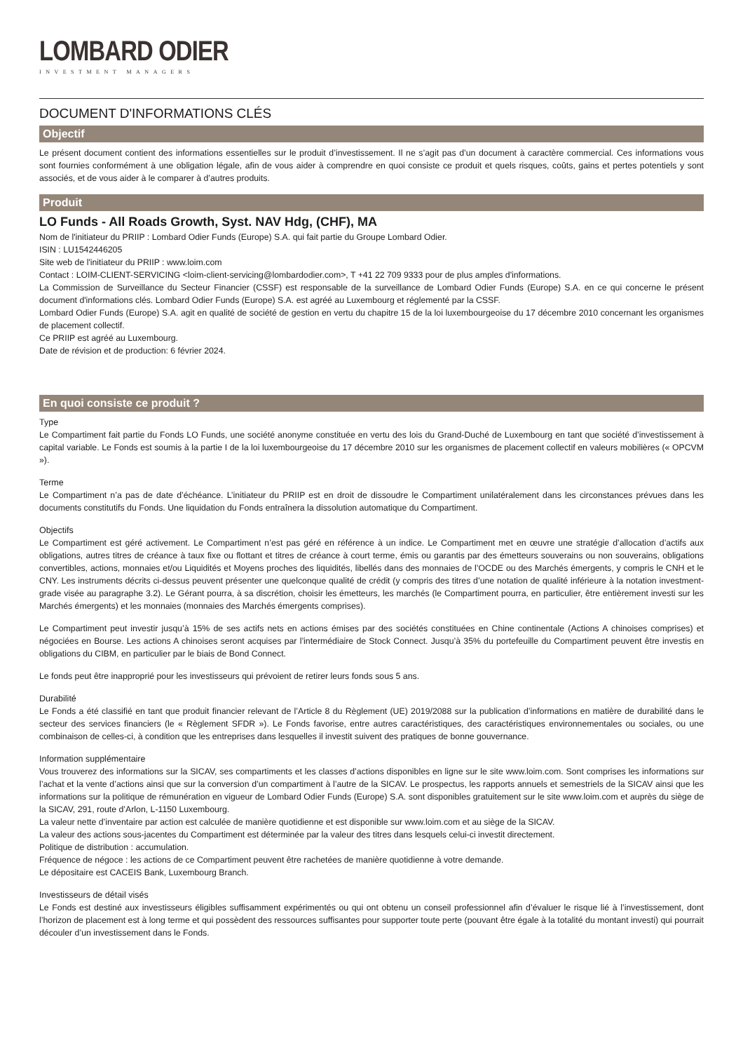LOMBARD ODIER
INVESTMENT MANAGERS
DOCUMENT D'INFORMATIONS CLÉS
Objectif
Le présent document contient des informations essentielles sur le produit d’investissement. Il ne s’agit pas d’un document à caractère commercial. Ces informations vous sont fournies conformément à une obligation légale, afin de vous aider à comprendre en quoi consiste ce produit et quels risques, coûts, gains et pertes potentiels y sont associés, et de vous aider à le comparer à d’autres produits.
Produit
LO Funds - All Roads Growth, Syst. NAV Hdg, (CHF), MA
Nom de l'initiateur du PRIIP : Lombard Odier Funds (Europe) S.A. qui fait partie du Groupe Lombard Odier.
ISIN : LU1542446205
Site web de l'initiateur du PRIIP : www.loim.com
Contact : LOIM-CLIENT-SERVICING <loim-client-servicing@lombardodier.com>, T +41 22 709 9333 pour de plus amples d'informations.
La Commission de Surveillance du Secteur Financier (CSSF) est responsable de la surveillance de Lombard Odier Funds (Europe) S.A. en ce qui concerne le présent document d'informations clés. Lombard Odier Funds (Europe) S.A. est agréé au Luxembourg et réglementé par la CSSF.
Lombard Odier Funds (Europe) S.A. agit en qualité de société de gestion en vertu du chapitre 15 de la loi luxembourgeoise du 17 décembre 2010 concernant les organismes de placement collectif.
Ce PRIIP est agréé au Luxembourg.
Date de révision et de production: 6 février 2024.
En quoi consiste ce produit ?
Type
Le Compartiment fait partie du Fonds LO Funds, une société anonyme constituée en vertu des lois du Grand-Duché de Luxembourg en tant que société d’investissement à capital variable. Le Fonds est soumis à la partie I de la loi luxembourgeoise du 17 décembre 2010 sur les organismes de placement collectif en valeurs mobilières (« OPCVM »).
Terme
Le Compartiment n’a pas de date d’échéance. L’initiateur du PRIIP est en droit de dissoudre le Compartiment unilatéralement dans les circonstances prévues dans les documents constitutifs du Fonds. Une liquidation du Fonds entraînera la dissolution automatique du Compartiment.
Objectifs
Le Compartiment est géré activement. Le Compartiment n’est pas géré en référence à un indice. Le Compartiment met en œuvre une stratégie d’allocation d’actifs aux obligations, autres titres de créance à taux fixe ou flottant et titres de créance à court terme, émis ou garantis par des émetteurs souverains ou non souverains, obligations convertibles, actions, monnaies et/ou Liquidités et Moyens proches des liquidités, libellés dans des monnaies de l’OCDE ou des Marchés émergents, y compris le CNH et le CNY. Les instruments décrits ci-dessus peuvent présenter une quelconque qualité de crédit (y compris des titres d’une notation de qualité inférieure à la notation investment-grade visée au paragraphe 3.2). Le Gérant pourra, à sa discrétion, choisir les émetteurs, les marchés (le Compartiment pourra, en particulier, être entièrement investi sur les Marchés émergents) et les monnaies (monnaies des Marchés émergents comprises).
Le Compartiment peut investir jusqu’à 15% de ses actifs nets en actions émises par des sociétés constituées en Chine continentale (Actions A chinoises comprises) et négociées en Bourse. Les actions A chinoises seront acquises par l’intermédiaire de Stock Connect. Jusqu’à 35% du portefeuille du Compartiment peuvent être investis en obligations du CIBM, en particulier par le biais de Bond Connect.
Le fonds peut être inapproprié pour les investisseurs qui prévoient de retirer leurs fonds sous 5 ans.
Durabilité
Le Fonds a été classifié en tant que produit financier relevant de l’Article 8 du Règlement (UE) 2019/2088 sur la publication d’informations en matière de durabilité dans le secteur des services financiers (le « Règlement SFDR »). Le Fonds favorise, entre autres caractéristiques, des caractéristiques environnementales ou sociales, ou une combinaison de celles-ci, à condition que les entreprises dans lesquelles il investit suivent des pratiques de bonne gouvernance.
Information supplémentaire
Vous trouverez des informations sur la SICAV, ses compartiments et les classes d’actions disponibles en ligne sur le site www.loim.com. Sont comprises les informations sur l’achat et la vente d’actions ainsi que sur la conversion d’un compartiment à l’autre de la SICAV. Le prospectus, les rapports annuels et semestriels de la SICAV ainsi que les informations sur la politique de rémunération en vigueur de Lombard Odier Funds (Europe) S.A. sont disponibles gratuitement sur le site www.loim.com et auprès du siège de la SICAV, 291, route d’Arlon, L-1150 Luxembourg.
La valeur nette d’inventaire par action est calculée de manière quotidienne et est disponible sur www.loim.com et au siège de la SICAV.
La valeur des actions sous-jacentes du Compartiment est déterminée par la valeur des titres dans lesquels celui-ci investit directement.
Politique de distribution : accumulation.
Fréquence de négoce : les actions de ce Compartiment peuvent être rachetées de manière quotidienne à votre demande.
Le dépositaire est CACEIS Bank, Luxembourg Branch.
Investisseurs de détail visés
Le Fonds est destiné aux investisseurs éligibles suffisamment expérimentés ou qui ont obtenu un conseil professionnel afin d’évaluer le risque lié à l’investissement, dont l’horizon de placement est à long terme et qui possèdent des ressources suffisantes pour supporter toute perte (pouvant être égale à la totalité du montant investi) qui pourrait découler d’un investissement dans le Fonds.